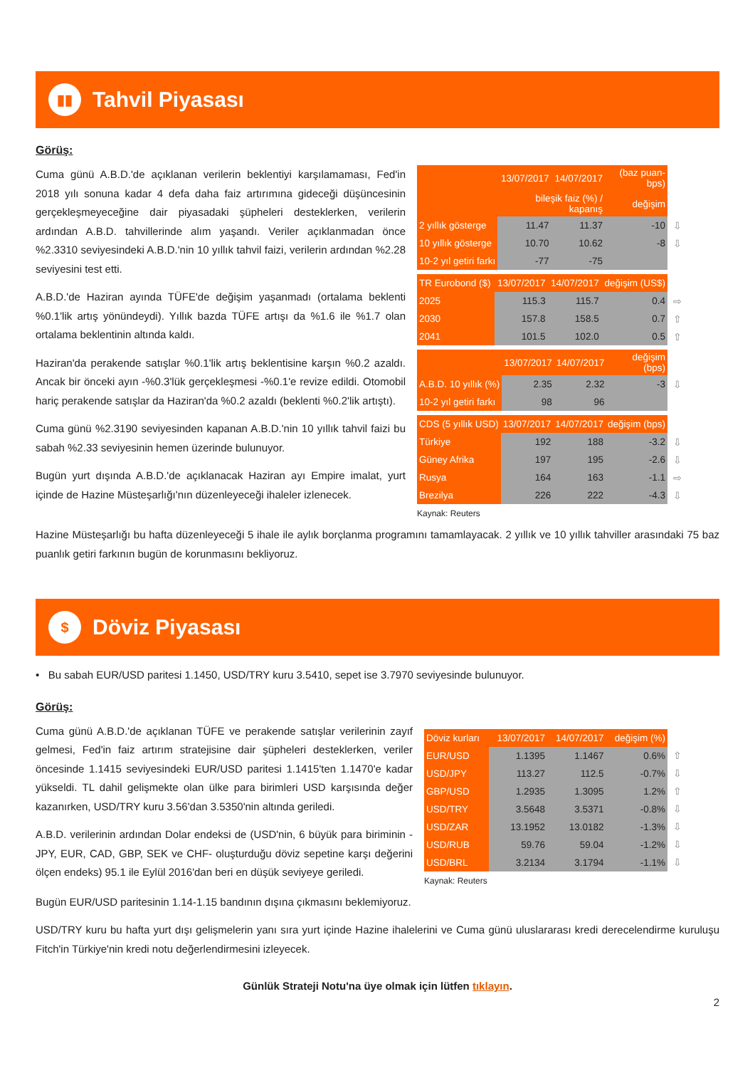▮▮
Tahvil Piyasası
Görüş:
Cuma günü A.B.D.'de açıklanan verilerin beklentiyi karşılamaması, Fed'in 2018 yılı sonuna kadar 4 defa daha faiz artırımına gideceği düşüncesinin gerçekleşmeyeceğine dair piyasadaki şüpheleri desteklerken, verilerin ardından A.B.D. tahvillerinde alım yaşandı. Veriler açıklanmadan önce %2.3310 seviyesindeki A.B.D.'nin 10 yıllık tahvil faizi, verilerin ardından %2.28 seviyesini test etti.
A.B.D.'de Haziran ayında TÜFE'de değişim yaşanmadı (ortalama beklenti %0.1'lik artış yönündeydi). Yıllık bazda TÜFE artışı da %1.6 ile %1.7 olan ortalama beklentinin altında kaldı.
Haziran'da perakende satışlar %0.1'lik artış beklentisine karşın %0.2 azaldı. Ancak bir önceki ayın -%0.3'lük gerçekleşmesi -%0.1'e revize edildi. Otomobil hariç perakende satışlar da Haziran'da %0.2 azaldı (beklenti %0.2'lik artıştı).
Cuma günü %2.3190 seviyesinden kapanan A.B.D.'nin 10 yıllık tahvil faizi bu sabah %2.33 seviyesinin hemen üzerinde bulunuyor.
Bugün yurt dışında A.B.D.'de açıklanacak Haziran ayı Empire imalat, yurt içinde de Hazine Müsteşarlığı'nın düzenleyeceği ihaleler izlenecek.
| | 13/07/2017 | 14/07/2017 | (baz puan-bps) | |
| | bileşik faiz (%) / kapanış | | değişim | |
| 2 yıllık gösterge | 11.47 | 11.37 | -10 | ⇩ |
| 10 yıllık gösterge | 10.70 | 10.62 | -8 | ⇩ |
| 10-2 yıl getiri farkı | -77 | -75 | | |
| TR Eurobond ($) | 13/07/2017 | 14/07/2017 | değişim (US$) | |
| 2025 | 115.3 | 115.7 | 0.4 | ⇨ |
| 2030 | 157.8 | 158.5 | 0.7 | ⇧ |
| 2041 | 101.5 | 102.0 | 0.5 | ⇧ |
| | 13/07/2017 | 14/07/2017 | değişim (bps) | |
| A.B.D. 10 yıllık (%) | 2.35 | 2.32 | -3 | ⇩ |
| 10-2 yıl getiri farkı | 98 | 96 | | |
| CDS (5 yıllık USD) | 13/07/2017 | 14/07/2017 | değişim (bps) | |
| Türkiye | 192 | 188 | -3.2 | ⇩ |
| Güney Afrika | 197 | 195 | -2.6 | ⇩ |
| Rusya | 164 | 163 | -1.1 | ⇨ |
| Brezilya | 226 | 222 | -4.3 | ⇩ |
Kaynak: Reuters
Hazine Müsteşarlığı bu hafta düzenleyeceği 5 ihale ile aylık borçlanma programını tamamlayacak. 2 yıllık ve 10 yıllık tahviller arasındaki 75 baz puanlık getiri farkının bugün de korunmasını bekliyoruz.
$
Döviz Piyasası
• Bu sabah EUR/USD paritesi 1.1450, USD/TRY kuru 3.5410, sepet ise 3.7970 seviyesinde bulunuyor.
Görüş:
Cuma günü A.B.D.'de açıklanan TÜFE ve perakende satışlar verilerinin zayıf gelmesi, Fed'in faiz artırım stratejisine dair şüpheleri desteklerken, veriler öncesinde 1.1415 seviyesindeki EUR/USD paritesi 1.1415'ten 1.1470'e kadar yükseldi. TL dahil gelişmekte olan ülke para birimleri USD karşısında değer kazanırken, USD/TRY kuru 3.56'dan 3.5350'nin altında geriledi.
A.B.D. verilerinin ardından Dolar endeksi de (USD'nin, 6 büyük para biriminin - JPY, EUR, CAD, GBP, SEK ve CHF- oluşturduğu döviz sepetine karşı değerini ölçen endeks) 95.1 ile Eylül 2016'dan beri en düşük seviyeye geriledi.
| Döviz kurları | 13/07/2017 | 14/07/2017 | değişim (%) | |
| EUR/USD | 1.1395 | 1.1467 | 0.6% | ⇧ |
| USD/JPY | 113.27 | 112.5 | -0.7% | ⇩ |
| GBP/USD | 1.2935 | 1.3095 | 1.2% | ⇧ |
| USD/TRY | 3.5648 | 3.5371 | -0.8% | ⇩ |
| USD/ZAR | 13.1952 | 13.0182 | -1.3% | ⇩ |
| USD/RUB | 59.76 | 59.04 | -1.2% | ⇩ |
| USD/BRL | 3.2134 | 3.1794 | -1.1% | ⇩ |
Kaynak: Reuters
Bugün EUR/USD paritesinin 1.14-1.15 bandının dışına çıkmasını beklemiyoruz.
USD/TRY kuru bu hafta yurt dışı gelişmelerin yanı sıra yurt içinde Hazine ihalelerini ve Cuma günü uluslararası kredi derecelendirme kuruluşu Fitch'in Türkiye'nin kredi notu değerlendirmesini izleyecek.
Günlük Strateji Notu'na üye olmak için lütfen tıklayın.
2